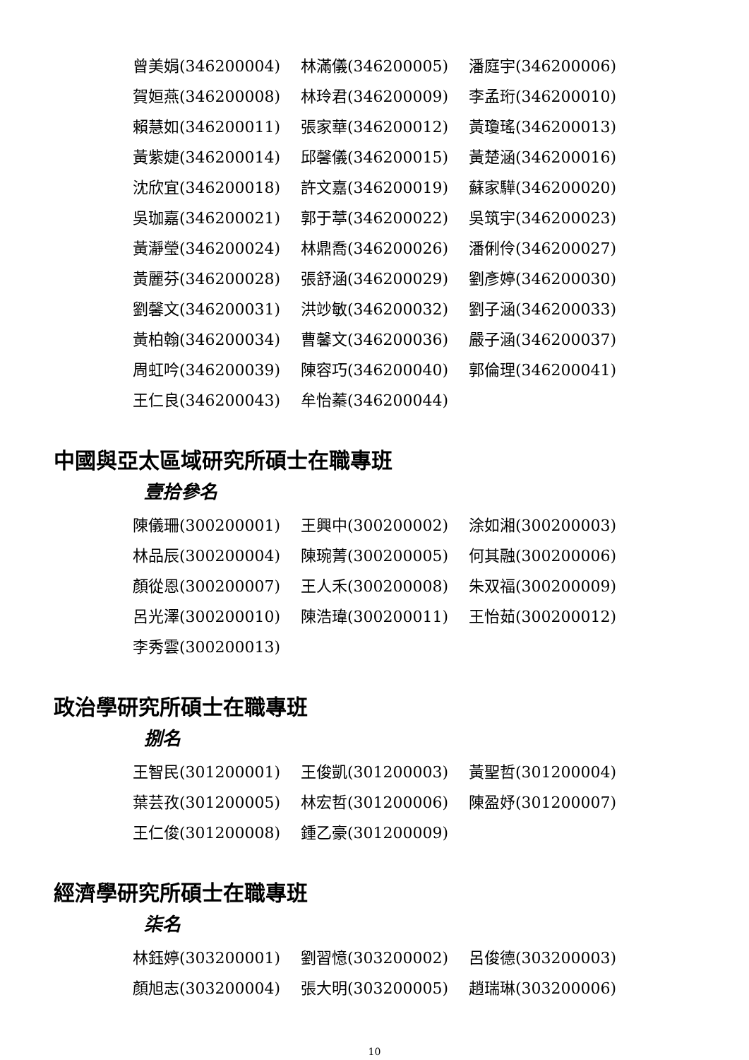曾美娟(346200004) 林滿儀(346200005) 潘庭宇(346200006)
賀姮燕(346200008) 林玲君(346200009) 李孟珩(346200010)
賴慧如(346200011) 張家華(346200012) 黃瓊瑤(346200013)
黃紫婕(346200014) 邱馨儀(346200015) 黃楚涵(346200016)
沈欣宜(346200018) 許文嘉(346200019) 蘇家驊(346200020)
吳珈嘉(346200021) 郭于葶(346200022) 吳筑宇(346200023)
黃瀞瑩(346200024) 林鼎喬(346200026) 潘俐伶(346200027)
黃麗芬(346200028) 張舒涵(346200029) 劉彥婷(346200030)
劉馨文(346200031) 洪竗敏(346200032) 劉子涵(346200033)
黃柏翰(346200034) 曹馨文(346200036) 嚴子涵(346200037)
周虹吟(346200039) 陳容巧(346200040) 郭倫理(346200041)
王仁良(346200043) 牟怡蓁(346200044)
中國與亞太區域研究所碩士在職專班
壹拾參名
陳儀珊(300200001) 王興中(300200002) 涂如湘(300200003)
林品辰(300200004) 陳琬菁(300200005) 何其融(300200006)
顏從恩(300200007) 王人禾(300200008) 朱双福(300200009)
呂光澤(300200010) 陳浩瑋(300200011) 王怡茹(300200012)
李秀雲(300200013)
政治學研究所碩士在職專班
捌名
王智民(301200001) 王俊凱(301200003) 黃聖哲(301200004)
葉芸孜(301200005) 林宏哲(301200006) 陳盈妤(301200007)
王仁俊(301200008) 鍾乙豪(301200009)
經濟學研究所碩士在職專班
柒名
林鈺婷(303200001) 劉習憶(303200002) 呂俊德(303200003)
顏旭志(303200004) 張大明(303200005) 趙瑞琳(303200006)
10